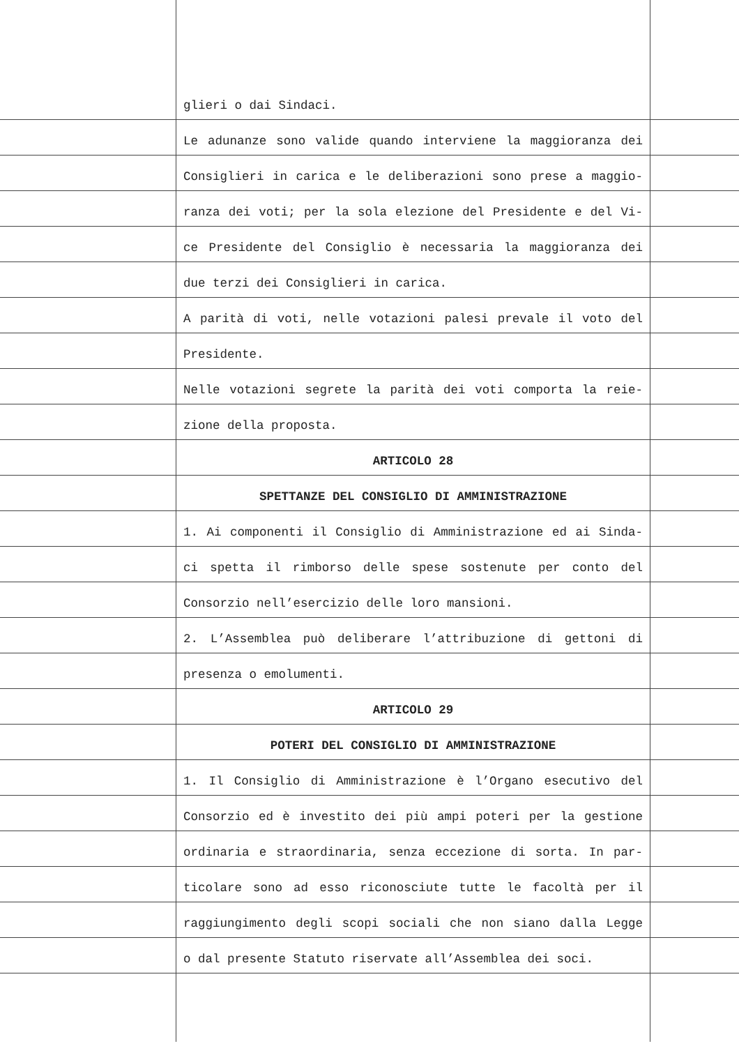| | glieri o dai Sindaci. | |
| | Le adunanze sono valide quando interviene la maggioranza dei | |
| | Consiglieri in carica e le deliberazioni sono prese a maggio- | |
| | ranza dei voti; per la sola elezione del Presidente e del Vi- | |
| | ce Presidente del Consiglio è necessaria la maggioranza dei | |
| | due terzi dei Consiglieri in carica. | |
| | A parità di voti, nelle votazioni palesi prevale il voto del | |
| | Presidente. | |
| | Nelle votazioni segrete la parità dei voti comporta la reie- | |
| | zione della proposta. | |
| | ARTICOLO 28 | |
| | SPETTANZE DEL CONSIGLIO DI AMMINISTRAZIONE | |
| | 1. Ai componenti il Consiglio di Amministrazione ed ai Sinda- | |
| | ci spetta il rimborso delle spese sostenute per conto del | |
| | Consorzio nell’esercizio delle loro mansioni. | |
| | 2. L’Assemblea può deliberare l’attribuzione di gettoni di | |
| | presenza o emolumenti. | |
| | ARTICOLO 29 | |
| | POTERI DEL CONSIGLIO DI AMMINISTRAZIONE | |
| | 1. Il Consiglio di Amministrazione è l’Organo esecutivo del | |
| | Consorzio ed è investito dei più ampi poteri per la gestione | |
| | ordinaria e straordinaria, senza eccezione di sorta. In par- | |
| | ticolare sono ad esso riconosciute tutte le facoltà per il | |
| | raggiungimento degli scopi sociali che non siano dalla Legge | |
| | o dal presente Statuto riservate all’Assemblea dei soci. | |